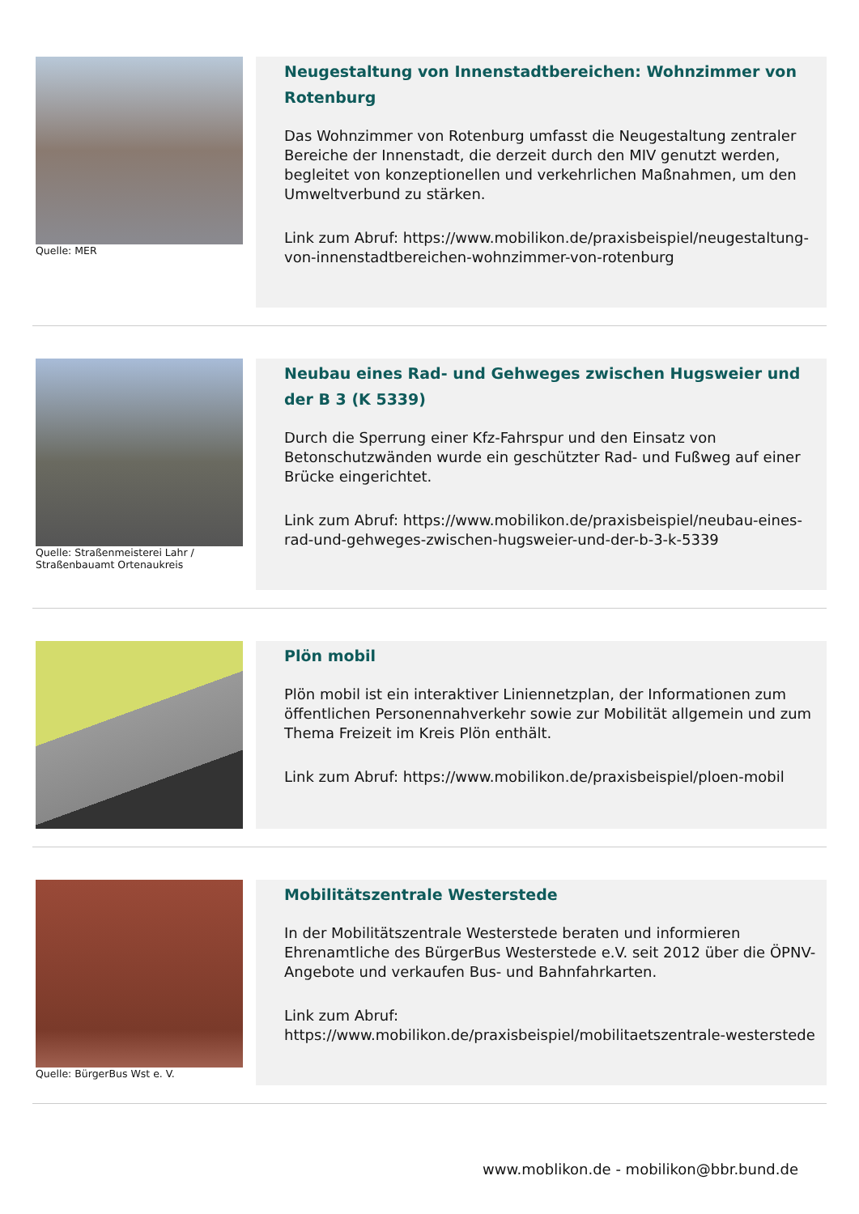Quelle: MER
Neugestaltung von Innenstadtbereichen: Wohnzimmer von Rotenburg
Das Wohnzimmer von Rotenburg umfasst die Neugestaltung zentraler Bereiche der Innenstadt, die derzeit durch den MIV genutzt werden, begleitet von konzeptionellen und verkehrlichen Maßnahmen, um den Umweltverbund zu stärken.
Link zum Abruf: https://www.mobilikon.de/praxisbeispiel/neugestaltung-von-innenstadtbereichen-wohnzimmer-von-rotenburg
Quelle: Straßenmeisterei Lahr / Straßenbauamt Ortenaukreis
Neubau eines Rad- und Gehweges zwischen Hugsweier und der B 3 (K 5339)
Durch die Sperrung einer Kfz-Fahrspur und den Einsatz von Betonschutzwänden wurde ein geschützter Rad- und Fußweg auf einer Brücke eingerichtet.
Link zum Abruf: https://www.mobilikon.de/praxisbeispiel/neubau-eines-rad-und-gehweges-zwischen-hugsweier-und-der-b-3-k-5339
Plön mobil
Plön mobil ist ein interaktiver Liniennetzplan, der Informationen zum öffentlichen Personennahverkehr sowie zur Mobilität allgemein und zum Thema Freizeit im Kreis Plön enthält.
Link zum Abruf: https://www.mobilikon.de/praxisbeispiel/ploen-mobil
Quelle: BürgerBus Wst e. V.
Mobilitätszentrale Westerstede
In der Mobilitätszentrale Westerstede beraten und informieren Ehrenamtliche des BürgerBus Westerstede e.V. seit 2012 über die ÖPNV-Angebote und verkaufen Bus- und Bahnfahrkarten.
Link zum Abruf: https://www.mobilikon.de/praxisbeispiel/mobilitaetszentrale-westerstede
www.moblikon.de - mobilikon@bbr.bund.de